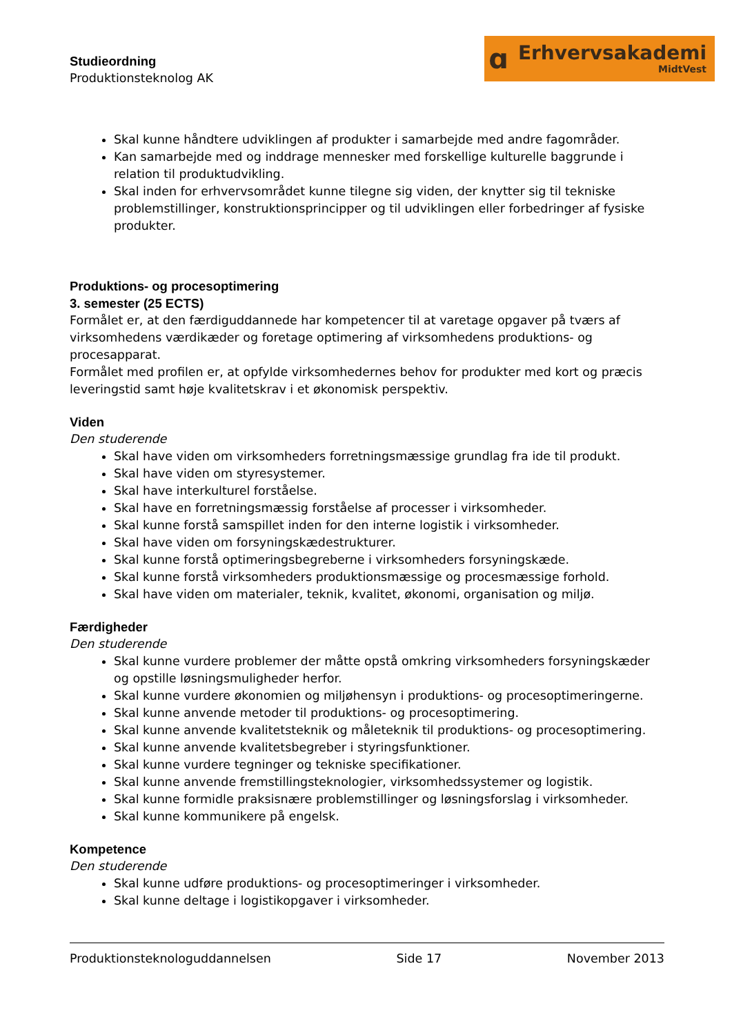Studieordning
Produktionsteknolog AK
ɑ
Erhvervsakademi
MidtVest
Skal kunne håndtere udviklingen af produkter i samarbejde med andre fagområder.
Kan samarbejde med og inddrage mennesker med forskellige kulturelle baggrunde i relation til produktudvikling.
Skal inden for erhvervsområdet kunne tilegne sig viden, der knytter sig til tekniske problemstillinger, konstruktionsprincipper og til udviklingen eller forbedringer af fysiske produkter.
Produktions- og procesoptimering
3. semester (25 ECTS)
Formålet er, at den færdiguddannede har kompetencer til at varetage opgaver på tværs af virksomhedens værdikæder og foretage optimering af virksomhedens produktions- og procesapparat.
Formålet med profilen er, at opfylde virksomhedernes behov for produkter med kort og præcis leveringstid samt høje kvalitetskrav i et økonomisk perspektiv.
Viden
Den studerende
Skal have viden om virksomheders forretningsmæssige grundlag fra ide til produkt.
Skal have viden om styresystemer.
Skal have interkulturel forståelse.
Skal have en forretningsmæssig forståelse af processer i virksomheder.
Skal kunne forstå samspillet inden for den interne logistik i virksomheder.
Skal have viden om forsyningskædestrukturer.
Skal kunne forstå optimeringsbegreberne i virksomheders forsyningskæde.
Skal kunne forstå virksomheders produktionsmæssige og procesmæssige forhold.
Skal have viden om materialer, teknik, kvalitet, økonomi, organisation og miljø.
Færdigheder
Den studerende
Skal kunne vurdere problemer der måtte opstå omkring virksomheders forsyningskæder og opstille løsningsmuligheder herfor.
Skal kunne vurdere økonomien og miljøhensyn i produktions- og procesoptimeringerne.
Skal kunne anvende metoder til produktions- og procesoptimering.
Skal kunne anvende kvalitetsteknik og måleteknik til produktions- og procesoptimering.
Skal kunne anvende kvalitetsbegreber i styringsfunktioner.
Skal kunne vurdere tegninger og tekniske specifikationer.
Skal kunne anvende fremstillingsteknologier, virksomhedssystemer og logistik.
Skal kunne formidle praksisnære problemstillinger og løsningsforslag i virksomheder.
Skal kunne kommunikere på engelsk.
Kompetence
Den studerende
Skal kunne udføre produktions- og procesoptimeringer i virksomheder.
Skal kunne deltage i logistikopgaver i virksomheder.
Produktionsteknologuddannelsen Side 17 November 2013